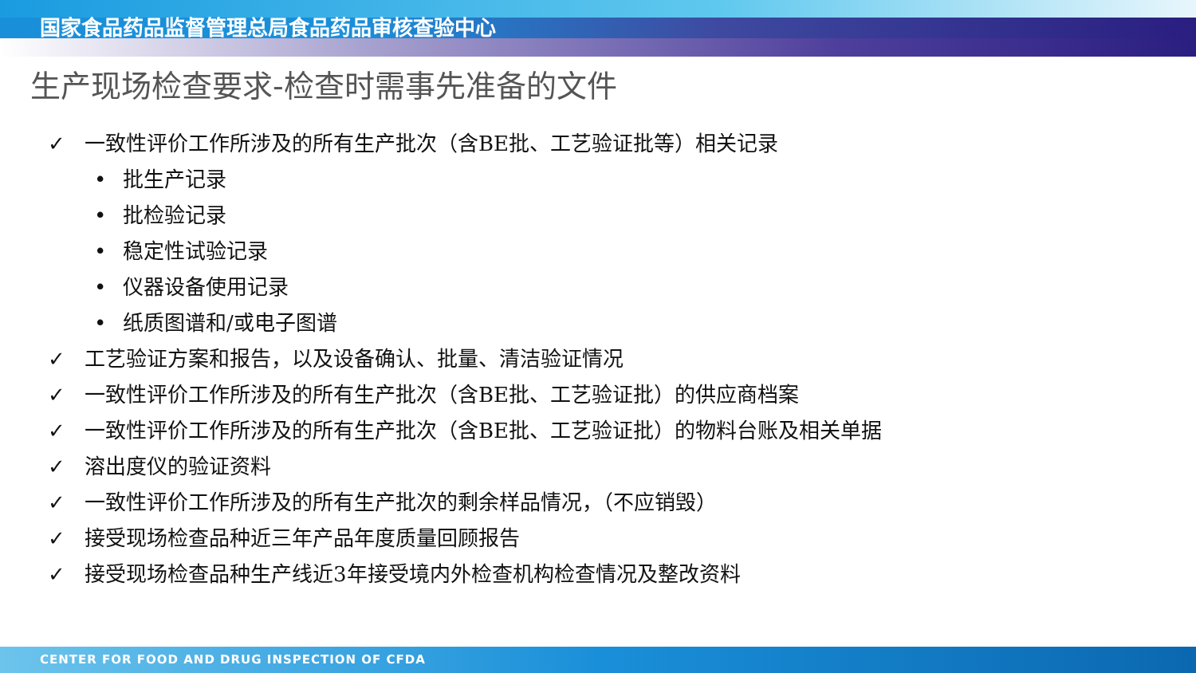国家食品药品监督管理总局食品药品审核查验中心
生产现场检查要求-检查时需事先准备的文件
✓ 一致性评价工作所涉及的所有生产批次（含BE批、工艺验证批等）相关记录
• 批生产记录
• 批检验记录
• 稳定性试验记录
• 仪器设备使用记录
• 纸质图谱和/或电子图谱
✓ 工艺验证方案和报告，以及设备确认、批量、清洁验证情况
✓ 一致性评价工作所涉及的所有生产批次（含BE批、工艺验证批）的供应商档案
✓ 一致性评价工作所涉及的所有生产批次（含BE批、工艺验证批）的物料台账及相关单据
✓ 溶出度仪的验证资料
✓ 一致性评价工作所涉及的所有生产批次的剩余样品情况，（不应销毁）
✓ 接受现场检查品种近三年产品年度质量回顾报告
✓ 接受现场检查品种生产线近3年接受境内外检查机构检查情况及整改资料
CENTER FOR FOOD AND DRUG INSPECTION OF CFDA